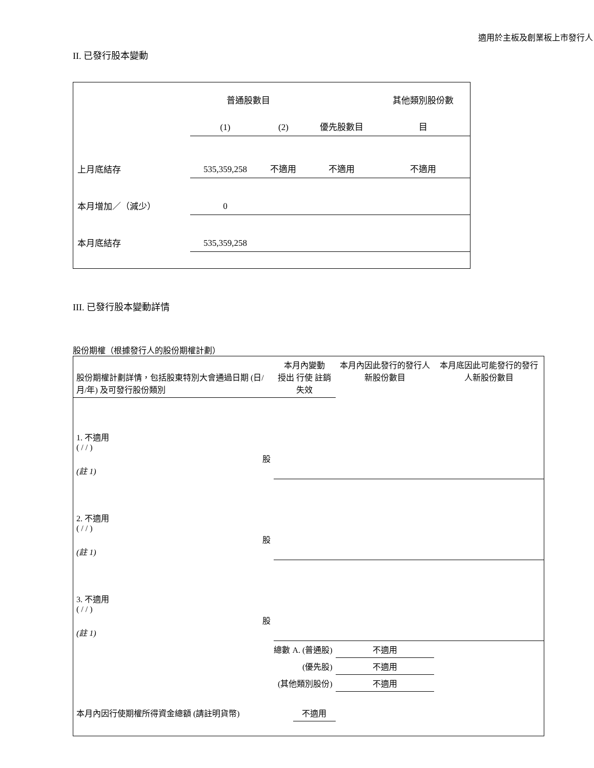適用於主板及創業板上市發行人
II. 已發行股本變動
| | 普通股數目 | | | 其他類別股份數 |
| | (1) | (2) | 優先股數目 | 目 |
| 上月底結存 | 535,359,258 | 不適用 | 不適用 | 不適用 |
| 本月增加／（減少） | 0 | | | |
| 本月底結存 | 535,359,258 | | | |
III. 已發行股本變動詳情
股份期權（根據發行人的股份期權計劃）
| 股份期權計劃詳情，包括股東特別大會通過日期 (日/月/年) 及可發行股份類別 | 本月內變動 授出 行使 註銷 失效 | | | | 本月內因此發行的發行人新股份數目 | 本月底因此可能發行的發行人新股份數目 |
| 1. 不適用 ( / / ) 股 (註 1) | | | | | | |
| 2. 不適用 ( / / ) 股 (註 1) | | | | | | |
| 3. 不適用 ( / / ) 股 (註 1) | | | | | | |
| 總數 A. (普通股) | | | | | 不適用 | |
| (優先股) | | | | | 不適用 | |
| (其他類別股份) | | | | | 不適用 | |
| 本月內因行使期權所得資金總額 (請註明貨幣) | | | 不適用 | | | |